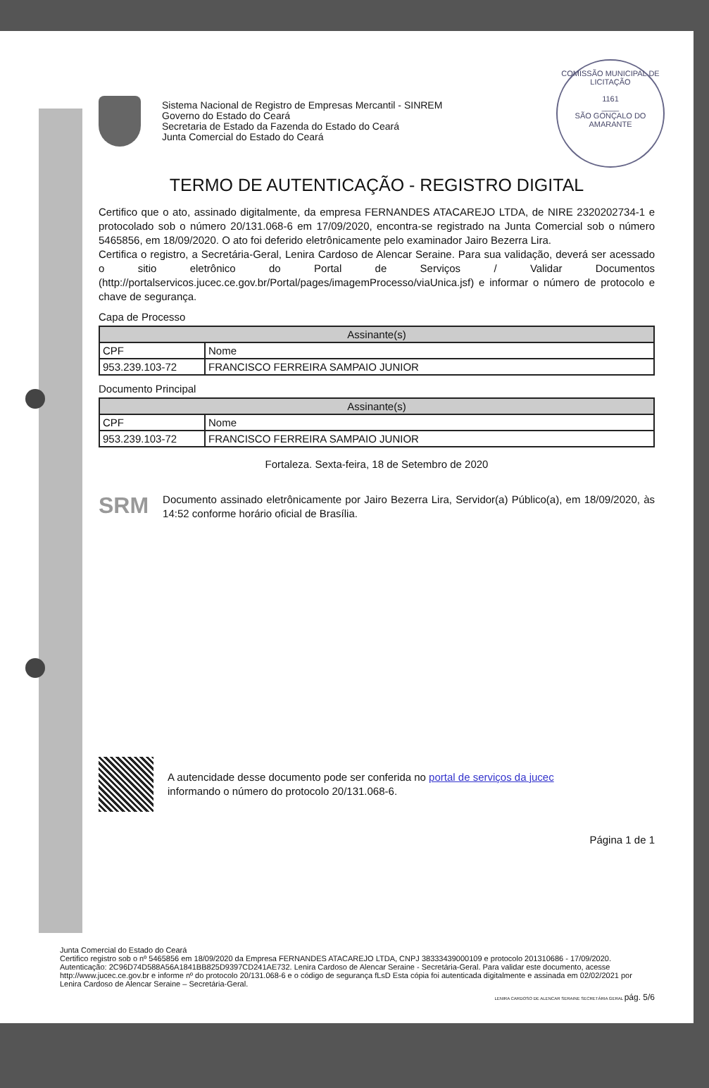COMISSÃO MUNICIPAL DE LICITAÇÃO
1161
____
SÃO GONÇALO DO AMARANTE
Sistema Nacional de Registro de Empresas Mercantil - SINREM
Governo do Estado do Ceará
Secretaria de Estado da Fazenda do Estado do Ceará
Junta Comercial do Estado do Ceará
TERMO DE AUTENTICAÇÃO - REGISTRO DIGITAL
Certifico que o ato, assinado digitalmente, da empresa FERNANDES ATACAREJO LTDA, de NIRE 2320202734-1 e protocolado sob o número 20/131.068-6 em 17/09/2020, encontra-se registrado na Junta Comercial sob o número 5465856, em 18/09/2020. O ato foi deferido eletrônicamente pelo examinador Jairo Bezerra Lira.
Certifica o registro, a Secretária-Geral, Lenira Cardoso de Alencar Seraine. Para sua validação, deverá ser acessado o sitio eletrônico do Portal de Serviços / Validar Documentos (http://portalservicos.jucec.ce.gov.br/Portal/pages/imagemProcesso/viaUnica.jsf) e informar o número de protocolo e chave de segurança.
Capa de Processo
| Assinante(s) | |
| --- | --- |
| CPF | Nome |
| 953.239.103-72 | FRANCISCO FERREIRA SAMPAIO JUNIOR |
Documento Principal
| Assinante(s) | |
| --- | --- |
| CPF | Nome |
| 953.239.103-72 | FRANCISCO FERREIRA SAMPAIO JUNIOR |
Fortaleza. Sexta-feira, 18 de Setembro de 2020
SRM
Documento assinado eletrônicamente por Jairo Bezerra Lira, Servidor(a) Público(a), em 18/09/2020, às 14:52 conforme horário oficial de Brasília.
A autencidade desse documento pode ser conferida no portal de serviços da jucec
informando o número do protocolo 20/131.068-6.
Página 1 de 1
Junta Comercial do Estado do Ceará
Certifico registro sob o nº 5465856 em 18/09/2020 da Empresa FERNANDES ATACAREJO LTDA, CNPJ 38333439000109 e protocolo 201310686 - 17/09/2020. Autenticação: 2C96D74D588A56A1841BB825D9397CD241AE732. Lenira Cardoso de Alencar Seraine - Secretária-Geral. Para validar este documento, acesse http://www.jucec.ce.gov.br e informe nº do protocolo 20/131.068-6 e o código de segurança fLsD Esta cópia foi autenticada digitalmente e assinada em 02/02/2021 por Lenira Cardoso de Alencar Seraine – Secretária-Geral.
LENIRA CARDOSO DE ALENCAR SERAINE SECRETÁRIA GERAL pág. 5/6